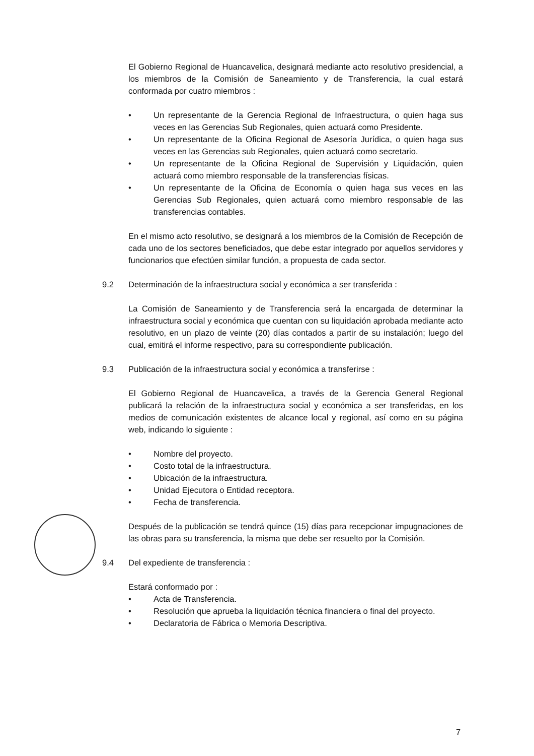El Gobierno Regional de Huancavelica, designará mediante acto resolutivo presidencial, a los miembros de la Comisión de Saneamiento y de Transferencia, la cual estará conformada por cuatro miembros :
• Un representante de la Gerencia Regional de Infraestructura, o quien haga sus veces en las Gerencias Sub Regionales, quien actuará como Presidente.
• Un representante de la Oficina Regional de Asesoría Jurídica, o quien haga sus veces en las Gerencias sub Regionales, quien actuará como secretario.
• Un representante de la Oficina Regional de Supervisión y Liquidación, quien actuará como miembro responsable de la transferencias físicas.
• Un representante de la Oficina de Economía o quien haga sus veces en las Gerencias Sub Regionales, quien actuará como miembro responsable de las transferencias contables.
En el mismo acto resolutivo, se designará a los miembros de la Comisión de Recepción de cada uno de los sectores beneficiados, que debe estar integrado por aquellos servidores y funcionarios que efectúen similar función, a propuesta de cada sector.
9.2 Determinación de la infraestructura social y económica a ser transferida :
La Comisión de Saneamiento y de Transferencia será la encargada de determinar la infraestructura social y económica que cuentan con su liquidación aprobada mediante acto resolutivo, en un plazo de veinte (20) días contados a partir de su instalación; luego del cual, emitirá el informe respectivo, para su correspondiente publicación.
9.3 Publicación de la infraestructura social y económica a transferirse :
El Gobierno Regional de Huancavelica, a través de la Gerencia General Regional publicará la relación de la infraestructura social y económica a ser transferidas, en los medios de comunicación existentes de alcance local y regional, así como en su página web, indicando lo siguiente :
• Nombre del proyecto.
• Costo total de la infraestructura.
• Ubicación de la infraestructura.
• Unidad Ejecutora o Entidad receptora.
• Fecha de transferencia.
Después de la publicación se tendrá quince (15) días para recepcionar impugnaciones de las obras para su transferencia, la misma que debe ser resuelto por la Comisión.
9.4 Del expediente de transferencia :
Estará conformado por :
• Acta de Transferencia.
• Resolución que aprueba la liquidación técnica financiera o final del proyecto.
• Declaratoria de Fábrica o Memoria Descriptiva.
7